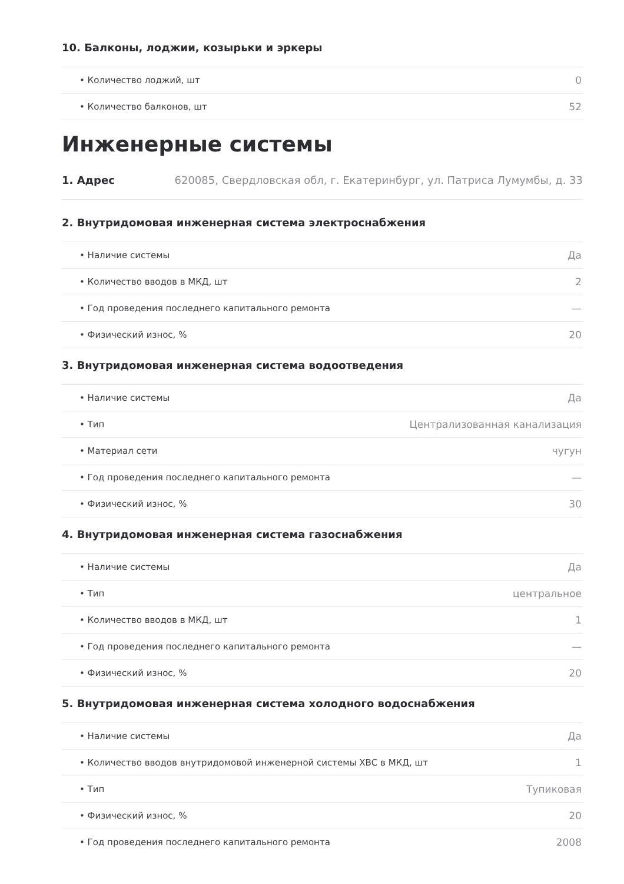10. Балконы, лоджии, козырьки и эркеры
| • Количество лоджий, шт | 0 |
| • Количество балконов, шт | 52 |
Инженерные системы
1. Адрес 620085, Свердловская обл, г. Екатеринбург, ул. Патриса Лумумбы, д. 33
2. Внутридомовая инженерная система электроснабжения
| • Наличие системы | Да |
| • Количество вводов в МКД, шт | 2 |
| • Год проведения последнего капитального ремонта | — |
| • Физический износ, % | 20 |
3. Внутридомовая инженерная система водоотведения
| • Наличие системы | Да |
| • Тип | Централизованная канализация |
| • Материал сети | чугун |
| • Год проведения последнего капитального ремонта | — |
| • Физический износ, % | 30 |
4. Внутридомовая инженерная система газоснабжения
| • Наличие системы | Да |
| • Тип | центральное |
| • Количество вводов в МКД, шт | 1 |
| • Год проведения последнего капитального ремонта | — |
| • Физический износ, % | 20 |
5. Внутридомовая инженерная система холодного водоснабжения
| • Наличие системы | Да |
| • Количество вводов внутридомовой инженерной системы ХВС в МКД, шт | 1 |
| • Тип | Тупиковая |
| • Физический износ, % | 20 |
| • Год проведения последнего капитального ремонта | 2008 |